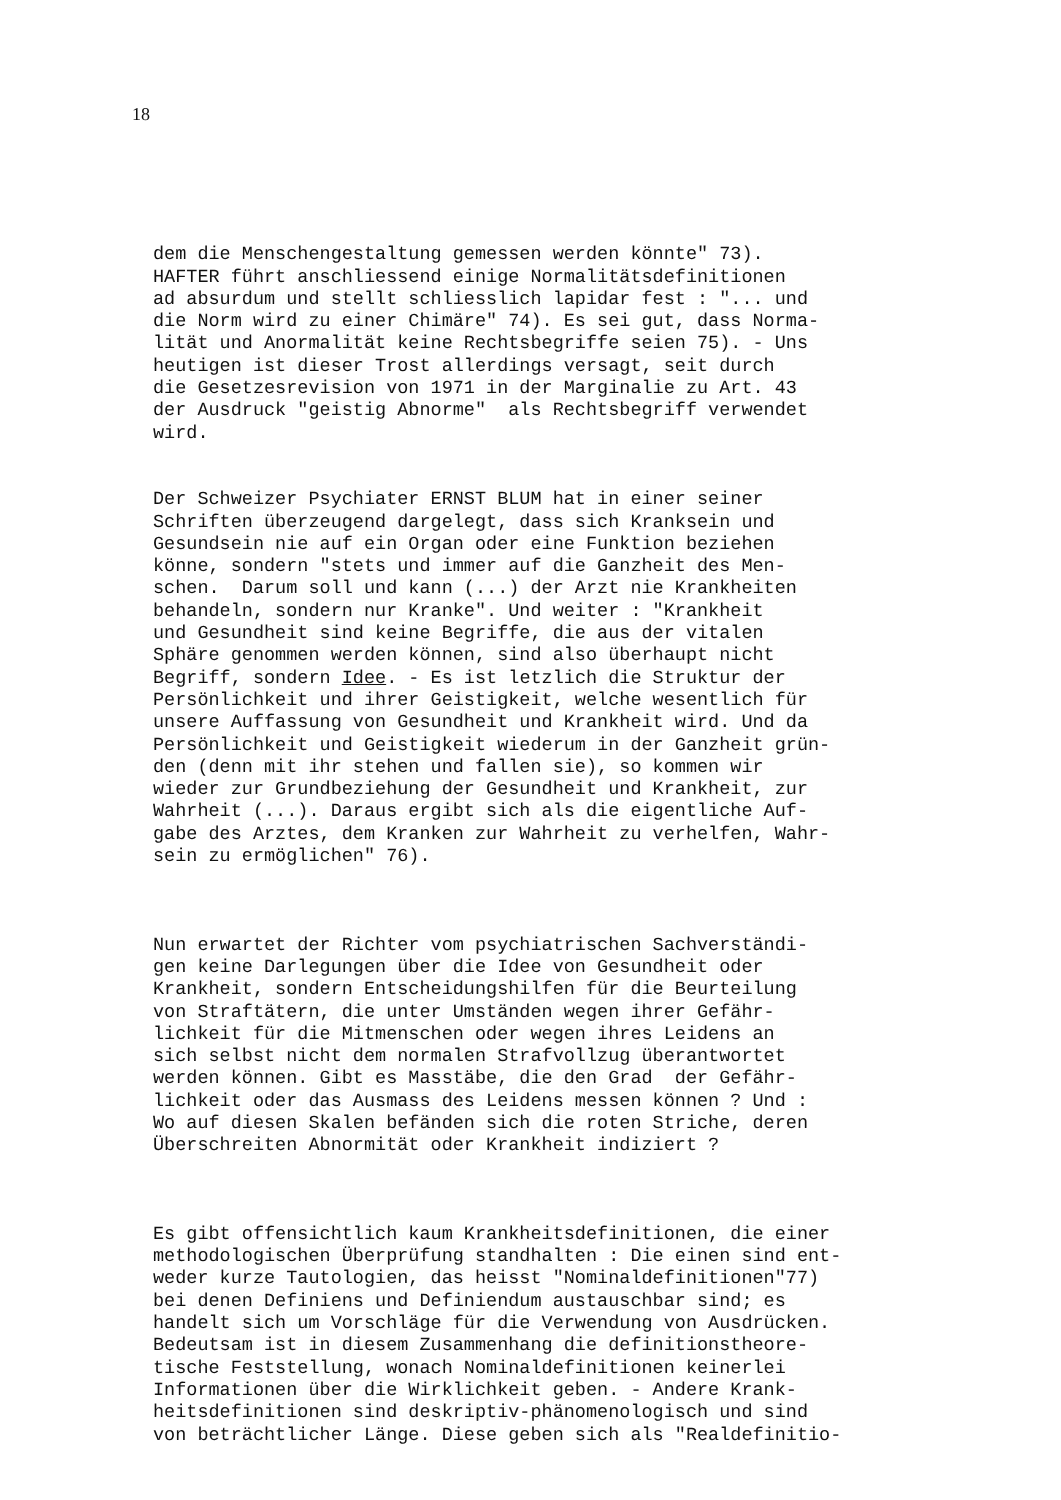18
dem die Menschengestaltung gemessen werden könnte" 73). HAFTER führt anschliessend einige Normalitätsdefinitionen ad absurdum und stellt schliesslich lapidar fest : "... und die Norm wird zu einer Chimäre" 74). Es sei gut, dass Norma- lität und Anormalität keine Rechtsbegriffe seien 75). - Uns heutigen ist dieser Trost allerdings versagt, seit durch die Gesetzesrevision von 1971 in der Marginalie zu Art. 43 der Ausdruck "geistig Abnorme" als Rechtsbegriff verwendet wird.
Der Schweizer Psychiater ERNST BLUM hat in einer seiner Schriften überzeugend dargelegt, dass sich Kranksein und Gesundsein nie auf ein Organ oder eine Funktion beziehen könne, sondern "stets und immer auf die Ganzheit des Men- schen. Darum soll und kann (...) der Arzt nie Krankheiten behandeln, sondern nur Kranke". Und weiter : "Krankheit und Gesundheit sind keine Begriffe, die aus der vitalen Sphäre genommen werden können, sind also überhaupt nicht Begriff, sondern Idee. - Es ist letzlich die Struktur der Persönlichkeit und ihrer Geistigkeit, welche wesentlich für unsere Auffassung von Gesundheit und Krankheit wird. Und da Persönlichkeit und Geistigkeit wiederum in der Ganzheit grün- den (denn mit ihr stehen und fallen sie), so kommen wir wieder zur Grundbeziehung der Gesundheit und Krankheit, zur Wahrheit (...). Daraus ergibt sich als die eigentliche Auf- gabe des Arztes, dem Kranken zur Wahrheit zu verhelfen, Wahr- sein zu ermöglichen" 76).
Nun erwartet der Richter vom psychiatrischen Sachverständi- gen keine Darlegungen über die Idee von Gesundheit oder Krankheit, sondern Entscheidungshilfen für die Beurteilung von Straftätern, die unter Umständen wegen ihrer Gefähr- lichkeit für die Mitmenschen oder wegen ihres Leidens an sich selbst nicht dem normalen Strafvollzug überantwortet werden können. Gibt es Masstäbe, die den Grad der Gefähr- lichkeit oder das Ausmass des Leidens messen können ? Und : Wo auf diesen Skalen befänden sich die roten Striche, deren Überschreiten Abnormität oder Krankheit indiziert ?
Es gibt offensichtlich kaum Krankheitsdefinitionen, die einer methodologischen Überprüfung standhalten : Die einen sind ent- weder kurze Tautologien, das heisst "Nominaldefinitionen"77) bei denen Definiens und Definiendum austauschbar sind; es handelt sich um Vorschläge für die Verwendung von Ausdrücken. Bedeutsam ist in diesem Zusammenhang die definitionstheore- tische Feststellung, wonach Nominaldefinitionen keinerlei Informationen über die Wirklichkeit geben. - Andere Krank- heitsdefinitionen sind deskriptiv-phänomenologisch und sind von beträchtlicher Länge. Diese geben sich als "Realdefinitio-